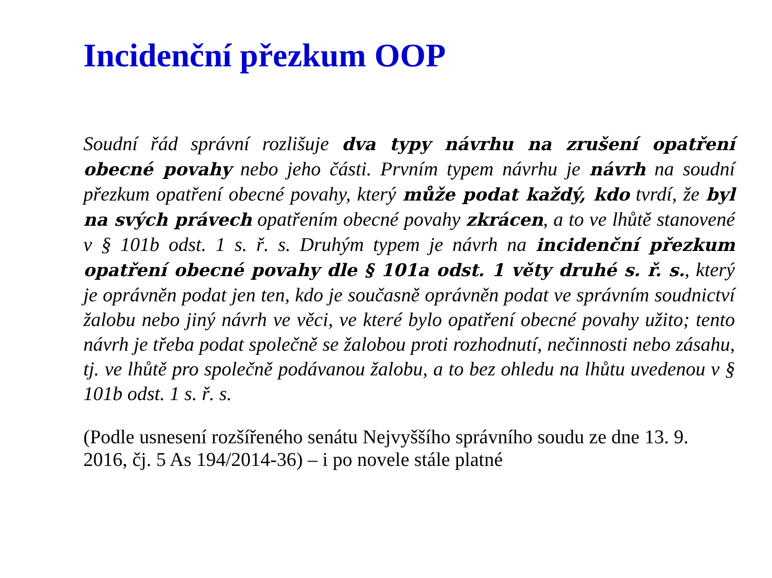Incidenční přezkum OOP
Soudní řád správní rozlišuje dva typy návrhu na zrušení opatření obecné povahy nebo jeho části. Prvním typem návrhu je návrh na soudní přezkum opatření obecné povahy, který může podat každý, kdo tvrdí, že byl na svých právech opatřením obecné povahy zkrácen, a to ve lhůtě stanovené v § 101b odst. 1 s. ř. s. Druhým typem je návrh na incidenční přezkum opatření obecné povahy dle § 101a odst. 1 věty druhé s. ř. s., který je oprávněn podat jen ten, kdo je současně oprávněn podat ve správním soudnictví žalobu nebo jiný návrh ve věci, ve které bylo opatření obecné povahy užito; tento návrh je třeba podat společně se žalobou proti rozhodnutí, nečinnosti nebo zásahu, tj. ve lhůtě pro společně podávanou žalobu, a to bez ohledu na lhůtu uvedenou v § 101b odst. 1 s. ř. s.
(Podle usnesení rozšířeného senátu Nejvyššího správního soudu ze dne 13. 9. 2016, čj. 5 As 194/2014-36) – i po novele stále platné